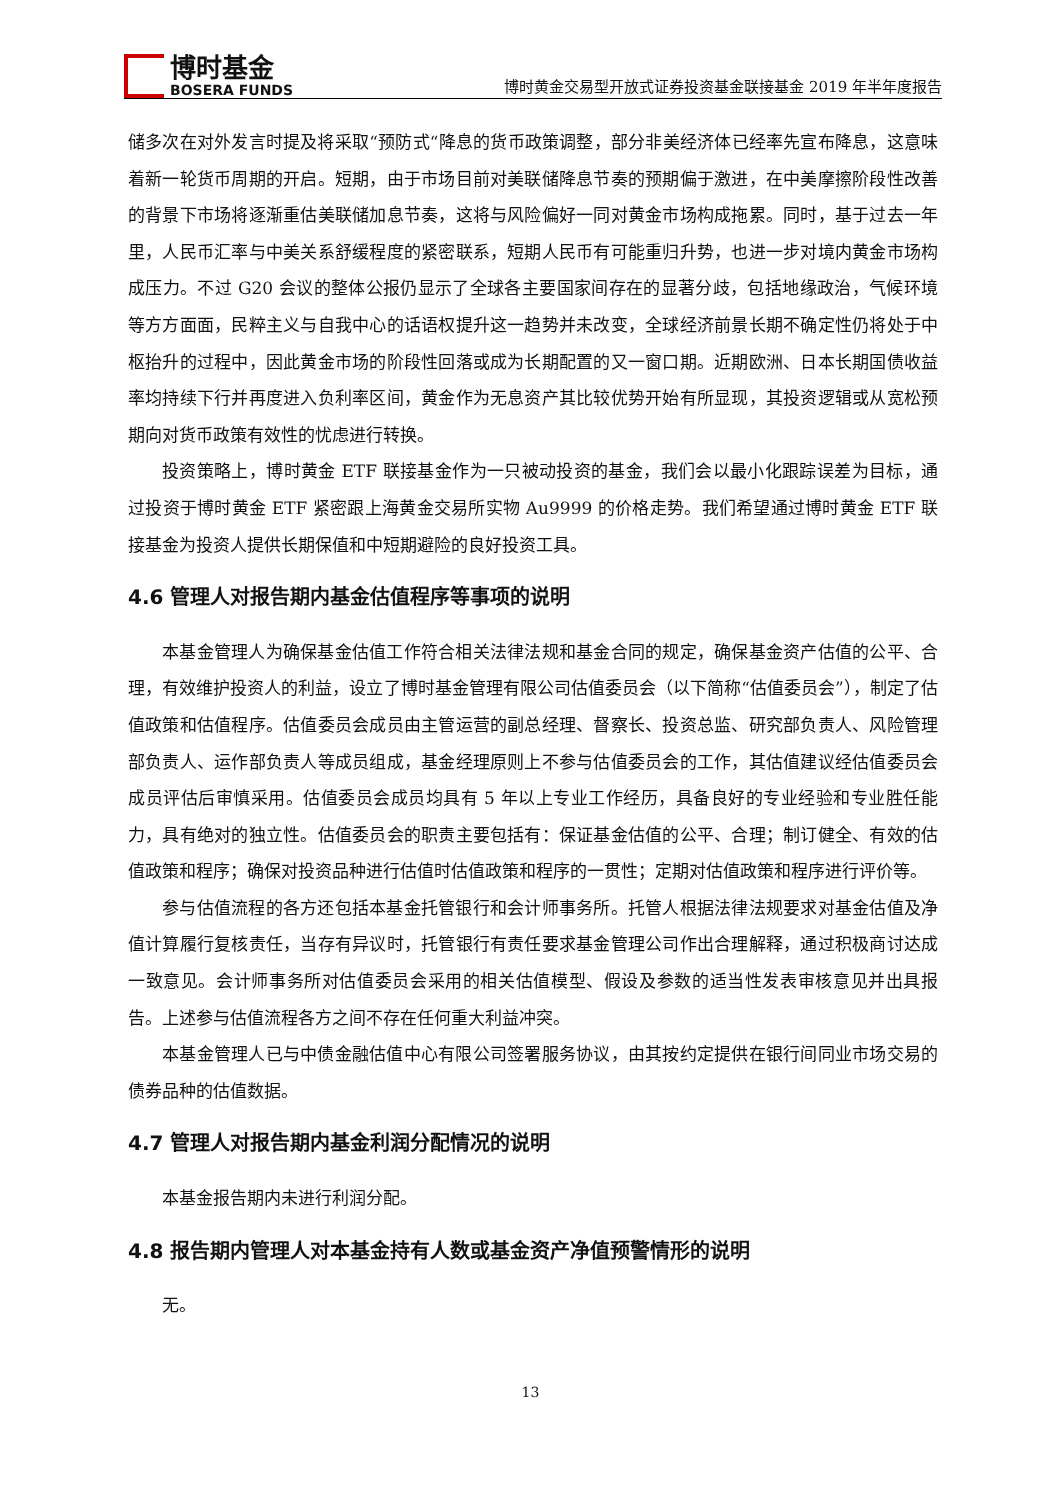博时基金
BOSERA FUNDS
博时黄金交易型开放式证券投资基金联接基金 2019 年半年度报告
储多次在对外发言时提及将采取“预防式“降息的货币政策调整，部分非美经济体已经率先宣布降息，这意味着新一轮货币周期的开启。短期，由于市场目前对美联储降息节奏的预期偏于激进，在中美摩擦阶段性改善的背景下市场将逐渐重估美联储加息节奏，这将与风险偏好一同对黄金市场构成拖累。同时，基于过去一年里，人民币汇率与中美关系舒缓程度的紧密联系，短期人民币有可能重归升势，也进一步对境内黄金市场构成压力。不过 G20 会议的整体公报仍显示了全球各主要国家间存在的显著分歧，包括地缘政治，气候环境等方方面面，民粹主义与自我中心的话语权提升这一趋势并未改变，全球经济前景长期不确定性仍将处于中枢抬升的过程中，因此黄金市场的阶段性回落或成为长期配置的又一窗口期。近期欧洲、日本长期国债收益率均持续下行并再度进入负利率区间，黄金作为无息资产其比较优势开始有所显现，其投资逻辑或从宽松预期向对货币政策有效性的忧虑进行转换。
投资策略上，博时黄金 ETF 联接基金作为一只被动投资的基金，我们会以最小化跟踪误差为目标，通过投资于博时黄金 ETF 紧密跟上海黄金交易所实物 Au9999 的价格走势。我们希望通过博时黄金 ETF 联接基金为投资人提供长期保值和中短期避险的良好投资工具。
4.6 管理人对报告期内基金估值程序等事项的说明
本基金管理人为确保基金估值工作符合相关法律法规和基金合同的规定，确保基金资产估值的公平、合理，有效维护投资人的利益，设立了博时基金管理有限公司估值委员会（以下简称“估值委员会”），制定了估值政策和估值程序。估值委员会成员由主管运营的副总经理、督察长、投资总监、研究部负责人、风险管理部负责人、运作部负责人等成员组成，基金经理原则上不参与估值委员会的工作，其估值建议经估值委员会成员评估后审慎采用。估值委员会成员均具有 5 年以上专业工作经历，具备良好的专业经验和专业胜任能力，具有绝对的独立性。估值委员会的职责主要包括有：保证基金估值的公平、合理；制订健全、有效的估值政策和程序；确保对投资品种进行估值时估值政策和程序的一贯性；定期对估值政策和程序进行评价等。
参与估值流程的各方还包括本基金托管银行和会计师事务所。托管人根据法律法规要求对基金估值及净值计算履行复核责任，当存有异议时，托管银行有责任要求基金管理公司作出合理解释，通过积极商讨达成一致意见。会计师事务所对估值委员会采用的相关估值模型、假设及参数的适当性发表审核意见并出具报告。上述参与估值流程各方之间不存在任何重大利益冲突。
本基金管理人已与中债金融估值中心有限公司签署服务协议，由其按约定提供在银行间同业市场交易的债券品种的估值数据。
4.7 管理人对报告期内基金利润分配情况的说明
本基金报告期内未进行利润分配。
4.8 报告期内管理人对本基金持有人数或基金资产净值预警情形的说明
无。
13